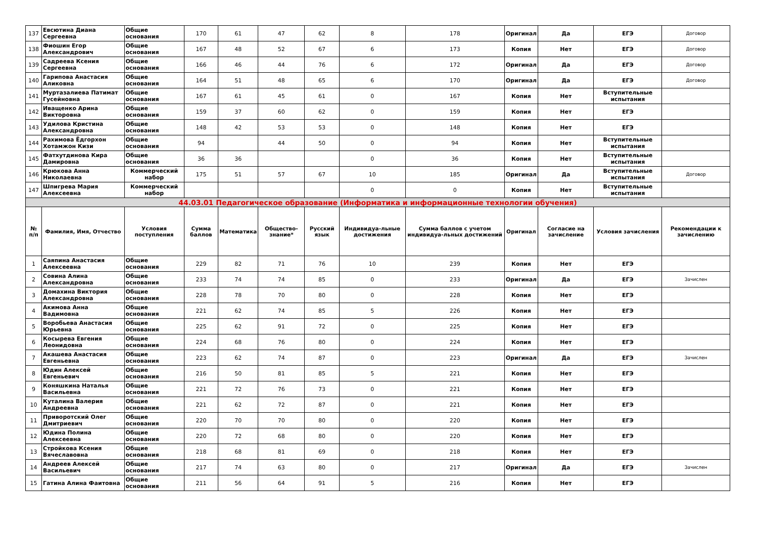| 137 | Евсютина Диана Сергеевна | Общие основания | 170 | 61 | 47 | 62 | 8 | 178 | Оригинал | Да | ЕГЭ | Договор |
| 138 | Фиошин Егор Александрович | Общие основания | 167 | 48 | 52 | 67 | 6 | 173 | Копия | Нет | ЕГЭ | Договор |
| 139 | Садреева Ксения Сергеевна | Общие основания | 166 | 46 | 44 | 76 | 6 | 172 | Оригинал | Да | ЕГЭ | Договор |
| 140 | Гарипова Анастасия Аликовна | Общие основания | 164 | 51 | 48 | 65 | 6 | 170 | Оригинал | Да | ЕГЭ | Договор |
| 141 | Муртазалиева Патимат Гусейновна | Общие основания | 167 | 61 | 45 | 61 | 0 | 167 | Копия | Нет | Вступительные испытания | |
| 142 | Иващенко Арина Викторовна | Общие основания | 159 | 37 | 60 | 62 | 0 | 159 | Копия | Нет | ЕГЭ | |
| 143 | Удилова Кристина Александровна | Общие основания | 148 | 42 | 53 | 53 | 0 | 148 | Копия | Нет | ЕГЭ | |
| 144 | Рахимова Ёдгорхон Хотамжон Кизи | Общие основания | 94 | | 44 | 50 | 0 | 94 | Копия | Нет | Вступительные испытания | |
| 145 | Фатхутдинова Кира Дамировна | Общие основания | 36 | 36 | | | 0 | 36 | Копия | Нет | Вступительные испытания | |
| 146 | Крюкова Анна Николаевна | Коммерческий набор | 175 | 51 | 57 | 67 | 10 | 185 | Оригинал | Да | Вступительные испытания | Договор |
| 147 | Шпигрева Мария Алексеевна | Коммерческий набор | | | | | 0 | 0 | Копия | Нет | Вступительные испытания | |
| 44.03.01 Педагогическое образование (Информатика и информационные технологии обучения) | | | | | | | | | | | | |
| № п/п | Фамилия, Имя, Отчество | Условия поступления | Сумма баллов | Математика | Общество-знание* | Русский язык | Индивидуа-льные достижения | Сумма баллов с учетом индивидуа-льных достижений | Оригинал | Согласие на зачисление | Условия зачисления | Рекомендации к зачислению |
| 1 | Саяпина Анастасия Алексеевна | Общие основания | 229 | 82 | 71 | 76 | 10 | 239 | Копия | Нет | ЕГЭ | |
| 2 | Совина Алина Александровна | Общие основания | 233 | 74 | 74 | 85 | 0 | 233 | Оригинал | Да | ЕГЭ | Зачислен |
| 3 | Домахина Виктория Александровна | Общие основания | 228 | 78 | 70 | 80 | 0 | 228 | Копия | Нет | ЕГЭ | |
| 4 | Акимова Анна Вадимовна | Общие основания | 221 | 62 | 74 | 85 | 5 | 226 | Копия | Нет | ЕГЭ | |
| 5 | Воробьева Анастасия Юрьевна | Общие основания | 225 | 62 | 91 | 72 | 0 | 225 | Копия | Нет | ЕГЭ | |
| 6 | Косырева Евгения Леонидовна | Общие основания | 224 | 68 | 76 | 80 | 0 | 224 | Копия | Нет | ЕГЭ | |
| 7 | Акашева Анастасия Евгеньевна | Общие основания | 223 | 62 | 74 | 87 | 0 | 223 | Оригинал | Да | ЕГЭ | Зачислен |
| 8 | Юдин Алексей Евгеньевич | Общие основания | 216 | 50 | 81 | 85 | 5 | 221 | Копия | Нет | ЕГЭ | |
| 9 | Коняшкина Наталья Васильевна | Общие основания | 221 | 72 | 76 | 73 | 0 | 221 | Копия | Нет | ЕГЭ | |
| 10 | Куталина Валерия Андреевна | Общие основания | 221 | 62 | 72 | 87 | 0 | 221 | Копия | Нет | ЕГЭ | |
| 11 | Приворотский Олег Дмитриевич | Общие основания | 220 | 70 | 70 | 80 | 0 | 220 | Копия | Нет | ЕГЭ | |
| 12 | Юдина Полина Алексеевна | Общие основания | 220 | 72 | 68 | 80 | 0 | 220 | Копия | Нет | ЕГЭ | |
| 13 | Стройкова Ксения Вячеславовна | Общие основания | 218 | 68 | 81 | 69 | 0 | 218 | Копия | Нет | ЕГЭ | |
| 14 | Андреев Алексей Васильевич | Общие основания | 217 | 74 | 63 | 80 | 0 | 217 | Оригинал | Да | ЕГЭ | Зачислен |
| 15 | Гатина Алина Фаитовна | Общие основания | 211 | 56 | 64 | 91 | 5 | 216 | Копия | Нет | ЕГЭ | |